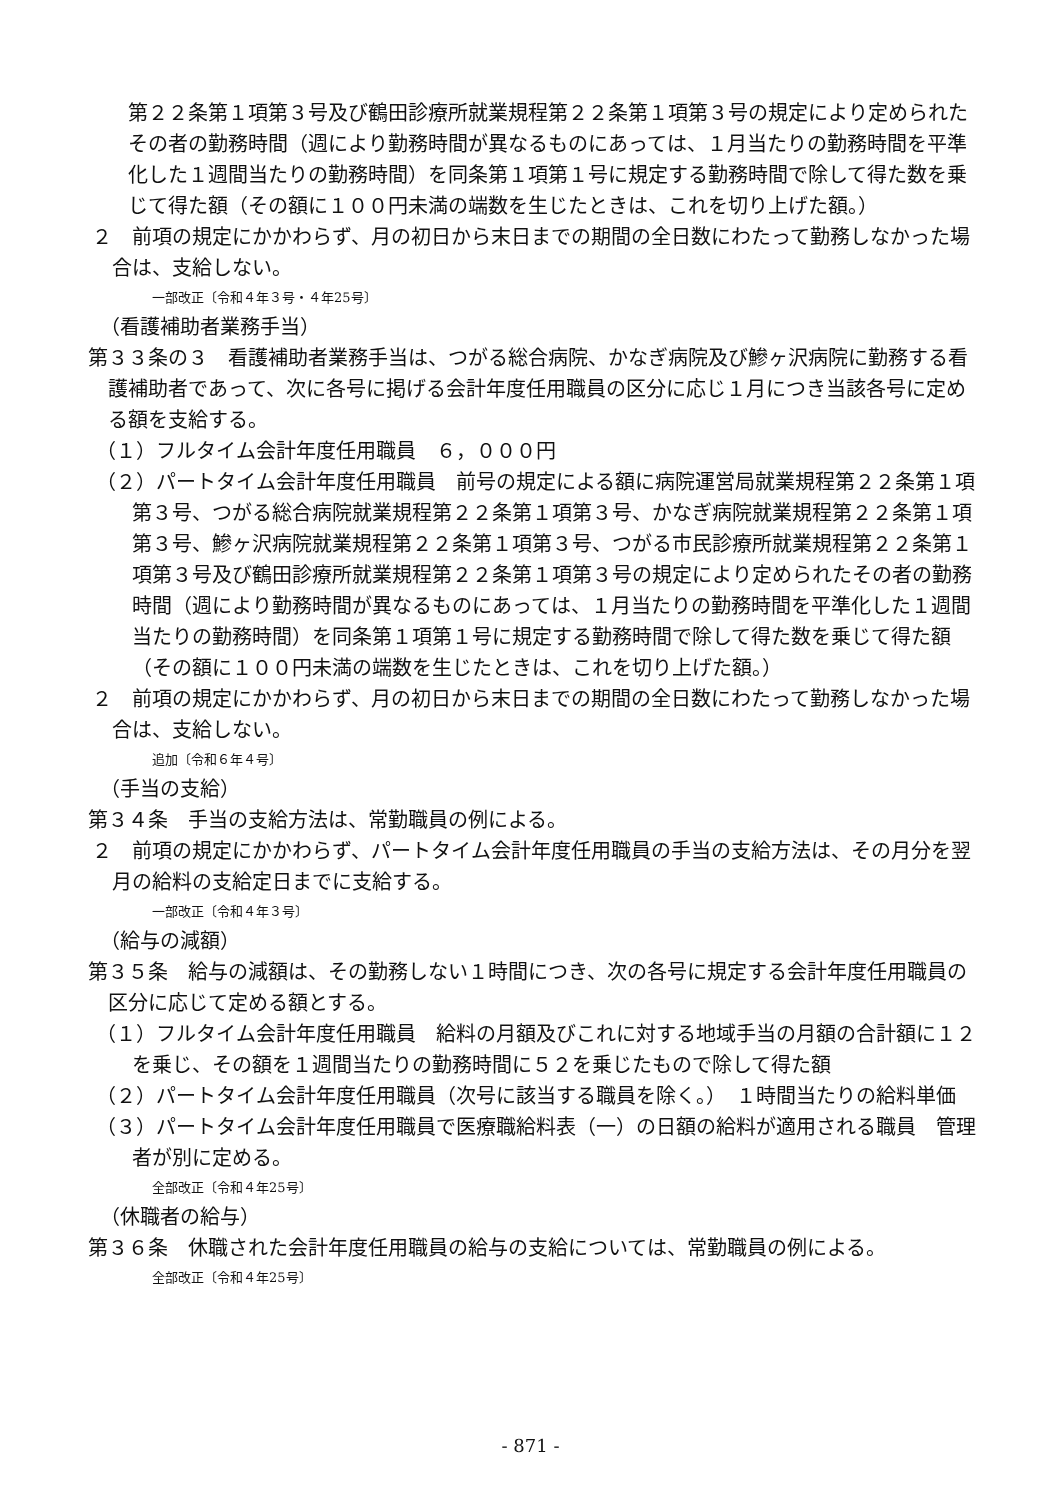第２２条第１項第３号及び鶴田診療所就業規程第２２条第１項第３号の規定により定められたその者の勤務時間（週により勤務時間が異なるものにあっては、１月当たりの勤務時間を平準化した１週間当たりの勤務時間）を同条第１項第１号に規定する勤務時間で除して得た数を乗じて得た額（その額に１００円未満の端数を生じたときは、これを切り上げた額。）
２　前項の規定にかかわらず、月の初日から末日までの期間の全日数にわたって勤務しなかった場合は、支給しない。
一部改正〔令和４年３号・４年25号〕
（看護補助者業務手当）
第３３条の３　看護補助者業務手当は、つがる総合病院、かなぎ病院及び鰺ヶ沢病院に勤務する看護補助者であって、次に各号に掲げる会計年度任用職員の区分に応じ１月につき当該各号に定める額を支給する。
（１）フルタイム会計年度任用職員　６，０００円
（２）パートタイム会計年度任用職員　前号の規定による額に病院運営局就業規程第２２条第１項第３号、つがる総合病院就業規程第２２条第１項第３号、かなぎ病院就業規程第２２条第１項第３号、鰺ヶ沢病院就業規程第２２条第１項第３号、つがる市民診療所就業規程第２２条第１項第３号及び鶴田診療所就業規程第２２条第１項第３号の規定により定められたその者の勤務時間（週により勤務時間が異なるものにあっては、１月当たりの勤務時間を平準化した１週間当たりの勤務時間）を同条第１項第１号に規定する勤務時間で除して得た数を乗じて得た額（その額に１００円未満の端数を生じたときは、これを切り上げた額。）
２　前項の規定にかかわらず、月の初日から末日までの期間の全日数にわたって勤務しなかった場合は、支給しない。
追加〔令和６年４号〕
（手当の支給）
第３４条　手当の支給方法は、常勤職員の例による。
２　前項の規定にかかわらず、パートタイム会計年度任用職員の手当の支給方法は、その月分を翌月の給料の支給定日までに支給する。
一部改正〔令和４年３号〕
（給与の減額）
第３５条　給与の減額は、その勤務しない１時間につき、次の各号に規定する会計年度任用職員の区分に応じて定める額とする。
（１）フルタイム会計年度任用職員　給料の月額及びこれに対する地域手当の月額の合計額に１２を乗じ、その額を１週間当たりの勤務時間に５２を乗じたもので除して得た額
（２）パートタイム会計年度任用職員（次号に該当する職員を除く。）　１時間当たりの給料単価
（３）パートタイム会計年度任用職員で医療職給料表（一）の日額の給料が適用される職員　管理者が別に定める。
全部改正〔令和４年25号〕
（休職者の給与）
第３６条　休職された会計年度任用職員の給与の支給については、常勤職員の例による。
全部改正〔令和４年25号〕
- 871 -